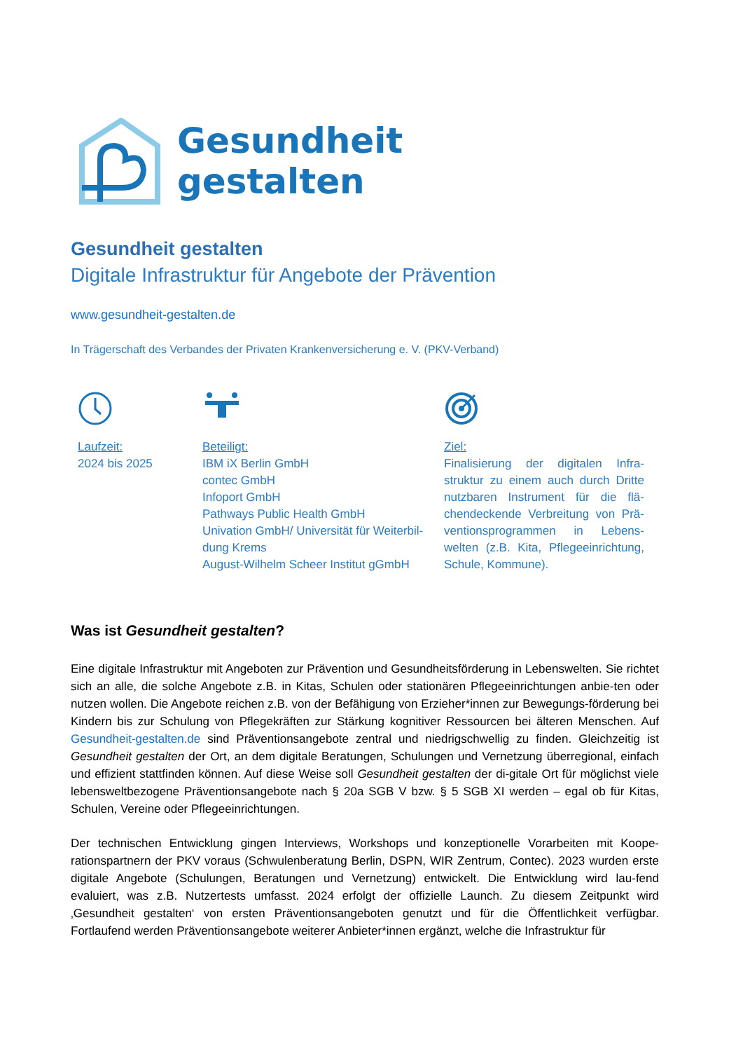Gesundheit
gestalten
Gesundheit gestalten
Digitale Infrastruktur für Angebote der Prävention
www.gesundheit-gestalten.de
In Trägerschaft des Verbandes der Privaten Krankenversicherung e. V. (PKV-Verband)
Laufzeit:
2024 bis 2025
Beteiligt:
IBM iX Berlin GmbH
contec GmbH
Infoport GmbH
Pathways Public Health GmbH
Univation GmbH/ Universität für Weiterbil-dung Krems
August-Wilhelm Scheer Institut gGmbH
Ziel:
Finalisierung der digitalen Infra-struktur zu einem auch durch Dritte nutzbaren Instrument für die flä-chendeckende Verbreitung von Prä-ventionsprogrammen in Lebens-welten (z.B. Kita, Pflegeeinrichtung, Schule, Kommune).
Was ist Gesundheit gestalten?
Eine digitale Infrastruktur mit Angeboten zur Prävention und Gesundheitsförderung in Lebenswelten. Sie richtet sich an alle, die solche Angebote z.B. in Kitas, Schulen oder stationären Pflegeeinrichtungen anbie-ten oder nutzen wollen. Die Angebote reichen z.B. von der Befähigung von Erzieher*innen zur Bewegungs-förderung bei Kindern bis zur Schulung von Pflegekräften zur Stärkung kognitiver Ressourcen bei älteren Menschen. Auf Gesundheit-gestalten.de sind Präventionsangebote zentral und niedrigschwellig zu finden. Gleichzeitig ist Gesundheit gestalten der Ort, an dem digitale Beratungen, Schulungen und Vernetzung überregional, einfach und effizient stattfinden können. Auf diese Weise soll Gesundheit gestalten der di-gitale Ort für möglichst viele lebensweltbezogene Präventionsangebote nach § 20a SGB V bzw. § 5 SGB XI werden – egal ob für Kitas, Schulen, Vereine oder Pflegeeinrichtungen.
Der technischen Entwicklung gingen Interviews, Workshops und konzeptionelle Vorarbeiten mit Koope-rationspartnern der PKV voraus (Schwulenberatung Berlin, DSPN, WIR Zentrum, Contec). 2023 wurden erste digitale Angebote (Schulungen, Beratungen und Vernetzung) entwickelt. Die Entwicklung wird lau-fend evaluiert, was z.B. Nutzertests umfasst. 2024 erfolgt der offizielle Launch. Zu diesem Zeitpunkt wird ‚Gesundheit gestalten‘ von ersten Präventionsangeboten genutzt und für die Öffentlichkeit verfügbar. Fortlaufend werden Präventionsangebote weiterer Anbieter*innen ergänzt, welche die Infrastruktur für